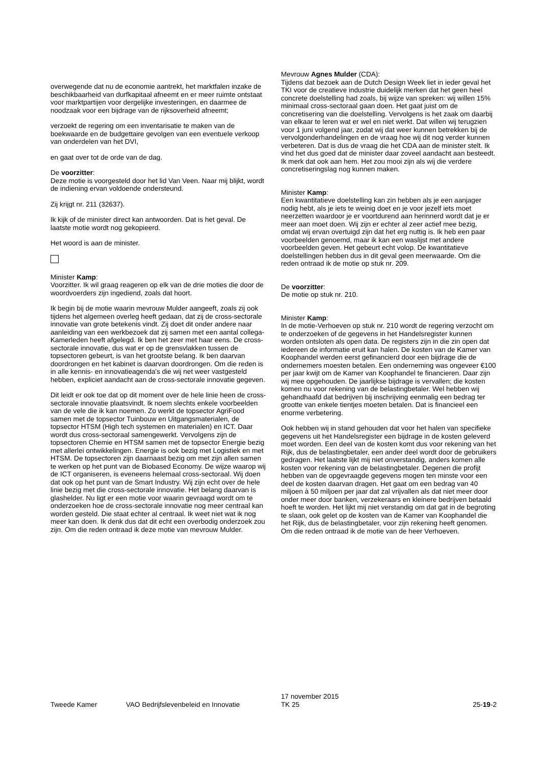overwegende dat nu de economie aantrekt, het marktfalen inzake de beschikbaarheid van durfkapitaal afneemt en er meer ruimte ontstaat voor marktpartijen voor dergelijke investeringen, en daarmee de noodzaak voor een bijdrage van de rijksoverheid afneemt;
verzoekt de regering om een inventarisatie te maken van de boekwaarde en de budgettaire gevolgen van een eventuele verkoop van onderdelen van het DVI,
en gaat over tot de orde van de dag.
De voorzitter:
Deze motie is voorgesteld door het lid Van Veen. Naar mij blijkt, wordt de indiening ervan voldoende ondersteund.
Zij krijgt nr. 211 (32637).
Ik kijk of de minister direct kan antwoorden. Dat is het geval. De laatste motie wordt nog gekopieerd.
Het woord is aan de minister.
Minister Kamp:
Voorzitter. Ik wil graag reageren op elk van de drie moties die door de woordvoerders zijn ingediend, zoals dat hoort.
Ik begin bij de motie waarin mevrouw Mulder aangeeft, zoals zij ook tijdens het algemeen overleg heeft gedaan, dat zij de cross-sectorale innovatie van grote betekenis vindt. Zij doet dit onder andere naar aanleiding van een werkbezoek dat zij samen met een aantal collega-Kamerleden heeft afgelegd. Ik ben het zeer met haar eens. De cross-sectorale innovatie, dus wat er op de grensvlakken tussen de topsectoren gebeurt, is van het grootste belang. Ik ben daarvan doordrongen en het kabinet is daarvan doordrongen. Om die reden is in alle kennis- en innovatieagenda's die wij net weer vastgesteld hebben, expliciet aandacht aan de cross-sectorale innovatie gegeven.
Dit leidt er ook toe dat op dit moment over de hele linie heen de cross-sectorale innovatie plaatsvindt. Ik noem slechts enkele voorbeelden van de vele die ik kan noemen. Zo werkt de topsector AgriFood samen met de topsector Tuinbouw en Uitgangsmaterialen, de topsector HTSM (High tech systemen en materialen) en ICT. Daar wordt dus cross-sectoraal samengewerkt. Vervolgens zijn de topsectoren Chemie en HTSM samen met de topsector Energie bezig met allerlei ontwikkelingen. Energie is ook bezig met Logistiek en met HTSM. De topsectoren zijn daarnaast bezig om met zijn allen samen te werken op het punt van de Biobased Economy. De wijze waarop wij de ICT organiseren, is eveneens helemaal cross-sectoraal. Wij doen dat ook op het punt van de Smart Industry. Wij zijn echt over de hele linie bezig met die cross-sectorale innovatie. Het belang daarvan is glashelder. Nu ligt er een motie voor waarin gevraagd wordt om te onderzoeken hoe de cross-sectorale innovatie nog meer centraal kan worden gesteld. Die staat echter al centraal. Ik weet niet wat ik nog meer kan doen. Ik denk dus dat dit echt een overbodig onderzoek zou zijn. Om die reden ontraad ik deze motie van mevrouw Mulder.
Mevrouw Agnes Mulder (CDA):
Tijdens dat bezoek aan de Dutch Design Week liet in ieder geval het TKI voor de creatieve industrie duidelijk merken dat het geen heel concrete doelstelling had zoals, bij wijze van spreken: wij willen 15% minimaal cross-sectoraal gaan doen. Het gaat juist om de concretisering van die doelstelling. Vervolgens is het zaak om daarbij van elkaar te leren wat er wel en niet werkt. Dat willen wij terugzien voor 1 juni volgend jaar, zodat wij dat weer kunnen betrekken bij de vervolgonderhandelingen en de vraag hoe wij dit nog verder kunnen verbeteren. Dat is dus de vraag die het CDA aan de minister stelt. Ik vind het dus goed dat de minister daar zoveel aandacht aan besteedt. Ik merk dat ook aan hem. Het zou mooi zijn als wij die verdere concretiseringslag nog kunnen maken.
Minister Kamp:
Een kwantitatieve doelstelling kan zin hebben als je een aanjager nodig hebt, als je iets te weinig doet en je voor jezelf iets moet neerzetten waardoor je er voortdurend aan herinnerd wordt dat je er meer aan moet doen. Wij zijn er echter al zeer actief mee bezig, omdat wij ervan overtuigd zijn dat het erg nuttig is. Ik heb een paar voorbeelden genoemd, maar ik kan een waslijst met andere voorbeelden geven. Het gebeurt echt volop. De kwantitatieve doelstellingen hebben dus in dit geval geen meerwaarde. Om die reden ontraad ik de motie op stuk nr. 209.
De voorzitter:
De motie op stuk nr. 210.
Minister Kamp:
In de motie-Verhoeven op stuk nr. 210 wordt de regering verzocht om te onderzoeken of de gegevens in het Handelsregister kunnen worden ontsloten als open data. De registers zijn in die zin open dat iedereen de informatie eruit kan halen. De kosten van de Kamer van Koophandel werden eerst gefinancierd door een bijdrage die de ondernemers moesten betalen. Een onderneming was ongeveer €100 per jaar kwijt om de Kamer van Koophandel te financieren. Daar zijn wij mee opgehouden. De jaarlijkse bijdrage is vervallen; die kosten komen nu voor rekening van de belastingbetaler. Wel hebben wij gehandhaafd dat bedrijven bij inschrijving eenmalig een bedrag ter grootte van enkele tientjes moeten betalen. Dat is financieel een enorme verbetering.
Ook hebben wij in stand gehouden dat voor het halen van specifieke gegevens uit het Handelsregister een bijdrage in de kosten geleverd moet worden. Een deel van de kosten komt dus voor rekening van het Rijk, dus de belastingbetaler, een ander deel wordt door de gebruikers gedragen. Het laatste lijkt mij niet onverstandig, anders komen alle kosten voor rekening van de belastingbetaler. Degenen die profijt hebben van de opgevraagde gegevens mogen ten minste voor een deel de kosten daarvan dragen. Het gaat om een bedrag van 40 miljoen à 50 miljoen per jaar dat zal vrijvallen als dat niet meer door onder meer door banken, verzekeraars en kleinere bedrijven betaald hoeft te worden. Het lijkt mij niet verstandig om dat gat in de begroting te slaan, ook gelet op de kosten van de Kamer van Koophandel die het Rijk, dus de belastingbetaler, voor zijn rekening heeft genomen. Om die reden ontraad ik de motie van de heer Verhoeven.
Tweede Kamer
VAO Bedrijfslevenbeleid en Innovatie
17 november 2015
TK 25
25-19-2